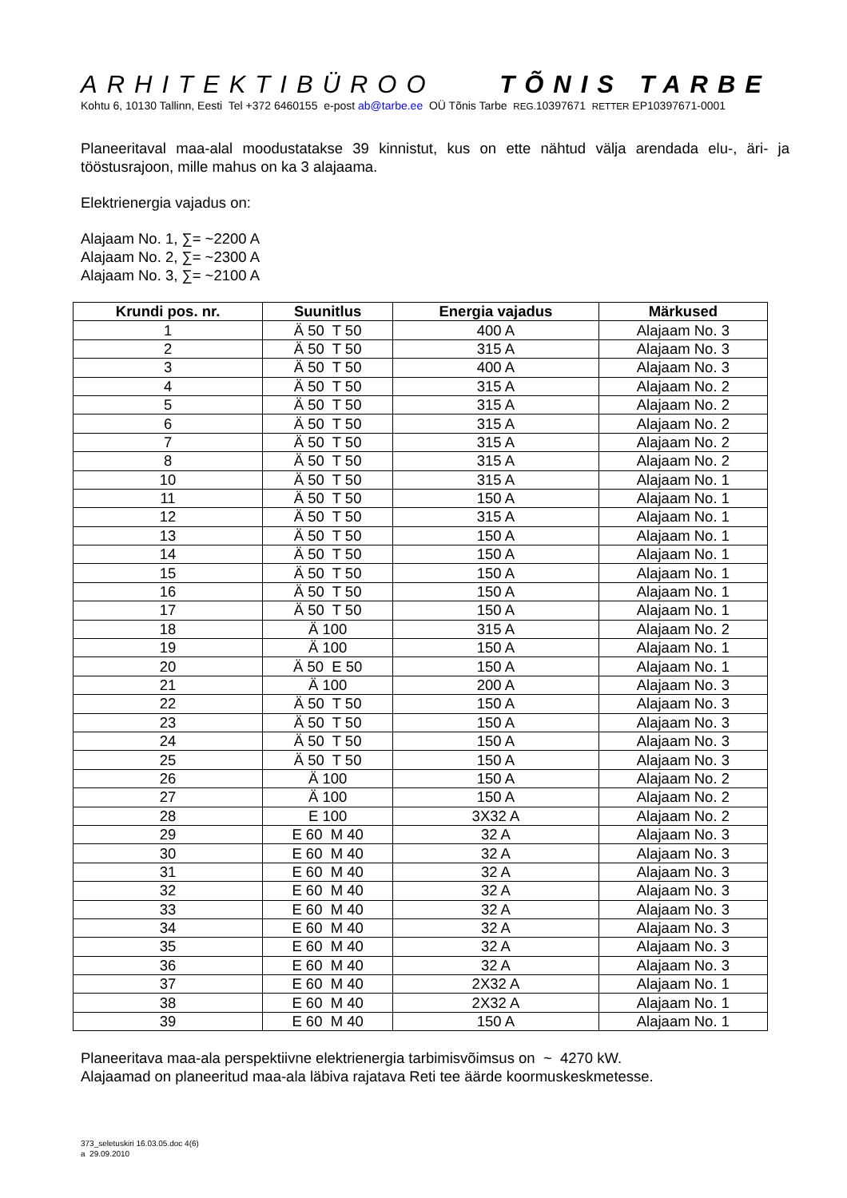ARHITEKTIBÜROO TÕNIS TARBE
Kohtu 6, 10130 Tallinn, Eesti Tel +372 6460155 e-post ab@tarbe.ee OÜ Tõnis Tarbe REG. 10397671 RETTER EP10397671-0001
Planeeritaval maa-alal moodustatakse 39 kinnistut, kus on ette nähtud välja arendada elu-, äri- ja tööstusrajoon, mille mahus on ka 3 alajaama.
Elektrienergia vajadus on:
Alajaam No. 1, ∑= ~2200 A
Alajaam No. 2, ∑= ~2300 A
Alajaam No. 3, ∑= ~2100 A
| Krundi pos. nr. | Suunitlus | Energia vajadus | Märkused |
| --- | --- | --- | --- |
| 1 | Ä 50 T 50 | 400 A | Alajaam No. 3 |
| 2 | Ä 50 T 50 | 315 A | Alajaam No. 3 |
| 3 | Ä 50 T 50 | 400 A | Alajaam No. 3 |
| 4 | Ä 50 T 50 | 315 A | Alajaam No. 2 |
| 5 | Ä 50 T 50 | 315 A | Alajaam No. 2 |
| 6 | Ä 50 T 50 | 315 A | Alajaam No. 2 |
| 7 | Ä 50 T 50 | 315 A | Alajaam No. 2 |
| 8 | Ä 50 T 50 | 315 A | Alajaam No. 2 |
| 10 | Ä 50 T 50 | 315 A | Alajaam No. 1 |
| 11 | Ä 50 T 50 | 150 A | Alajaam No. 1 |
| 12 | Ä 50 T 50 | 315 A | Alajaam No. 1 |
| 13 | Ä 50 T 50 | 150 A | Alajaam No. 1 |
| 14 | Ä 50 T 50 | 150 A | Alajaam No. 1 |
| 15 | Ä 50 T 50 | 150 A | Alajaam No. 1 |
| 16 | Ä 50 T 50 | 150 A | Alajaam No. 1 |
| 17 | Ä 50 T 50 | 150 A | Alajaam No. 1 |
| 18 | Ä 100 | 315 A | Alajaam No. 2 |
| 19 | Ä 100 | 150 A | Alajaam No. 1 |
| 20 | Ä 50 E 50 | 150 A | Alajaam No. 1 |
| 21 | Ä 100 | 200 A | Alajaam No. 3 |
| 22 | Ä 50 T 50 | 150 A | Alajaam No. 3 |
| 23 | Ä 50 T 50 | 150 A | Alajaam No. 3 |
| 24 | Ä 50 T 50 | 150 A | Alajaam No. 3 |
| 25 | Ä 50 T 50 | 150 A | Alajaam No. 3 |
| 26 | Ä 100 | 150 A | Alajaam No. 2 |
| 27 | Ä 100 | 150 A | Alajaam No. 2 |
| 28 | E 100 | 3X32 A | Alajaam No. 2 |
| 29 | E 60 M 40 | 32 A | Alajaam No. 3 |
| 30 | E 60 M 40 | 32 A | Alajaam No. 3 |
| 31 | E 60 M 40 | 32 A | Alajaam No. 3 |
| 32 | E 60 M 40 | 32 A | Alajaam No. 3 |
| 33 | E 60 M 40 | 32 A | Alajaam No. 3 |
| 34 | E 60 M 40 | 32 A | Alajaam No. 3 |
| 35 | E 60 M 40 | 32 A | Alajaam No. 3 |
| 36 | E 60 M 40 | 32 A | Alajaam No. 3 |
| 37 | E 60 M 40 | 2X32 A | Alajaam No. 1 |
| 38 | E 60 M 40 | 2X32 A | Alajaam No. 1 |
| 39 | E 60 M 40 | 150 A | Alajaam No. 1 |
Planeeritava maa-ala perspektiivne elektrienergia tarbimisvõimsus on ~ 4270 kW.
Alajaamad on planeeritud maa-ala läbiva rajatava Reti tee äärde koormuskeskmetesse.
373_seletuskiri 16.03.05.doc 4(6)
a 29.09.2010